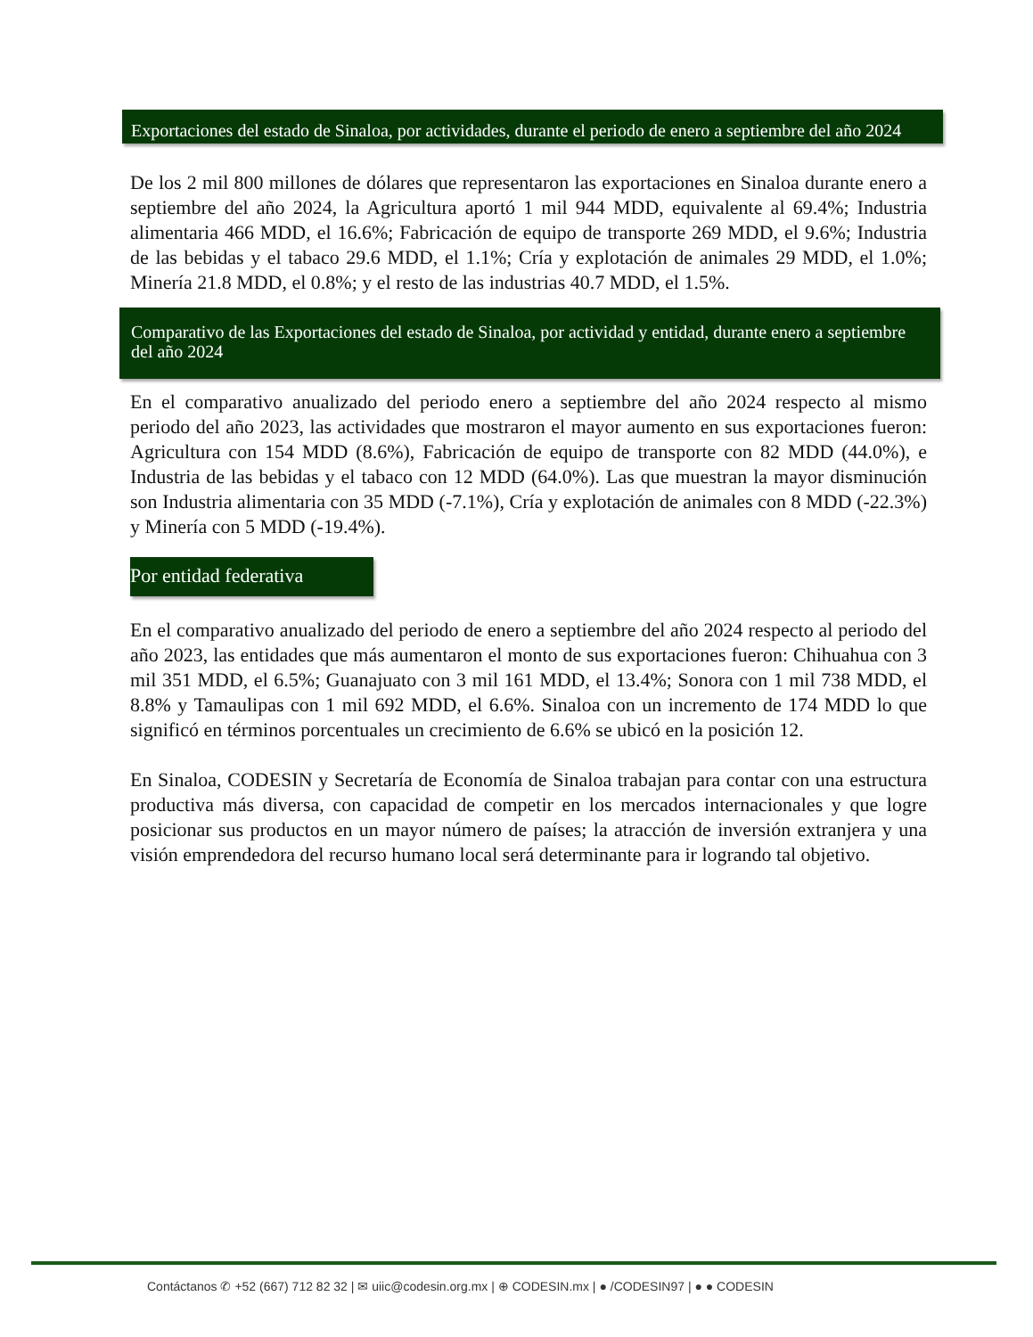Exportaciones del estado de Sinaloa, por actividades, durante el periodo de enero a septiembre del año 2024
De los 2 mil 800 millones de dólares que representaron las exportaciones en Sinaloa durante enero a septiembre del año 2024, la Agricultura aportó 1 mil 944 MDD, equivalente al 69.4%; Industria alimentaria 466 MDD, el 16.6%; Fabricación de equipo de transporte 269 MDD, el 9.6%; Industria de las bebidas y el tabaco 29.6 MDD, el 1.1%; Cría y explotación de animales 29 MDD, el 1.0%; Minería 21.8 MDD, el 0.8%; y el resto de las industrias 40.7 MDD, el 1.5%.
Comparativo de las Exportaciones del estado de Sinaloa, por actividad y entidad, durante enero a septiembre del año 2024
En el comparativo anualizado del periodo enero a septiembre del año 2024 respecto al mismo periodo del año 2023, las actividades que mostraron el mayor aumento en sus exportaciones fueron: Agricultura con 154 MDD (8.6%), Fabricación de equipo de transporte con 82 MDD (44.0%), e Industria de las bebidas y el tabaco con 12 MDD (64.0%). Las que muestran la mayor disminución son Industria alimentaria con 35 MDD (-7.1%), Cría y explotación de animales con 8 MDD (-22.3%) y Minería con 5 MDD (-19.4%).
Por entidad federativa
En el comparativo anualizado del periodo de enero a septiembre del año 2024 respecto al periodo del año 2023, las entidades que más aumentaron el monto de sus exportaciones fueron: Chihuahua con 3 mil 351 MDD, el 6.5%; Guanajuato con 3 mil 161 MDD, el 13.4%; Sonora con 1 mil 738 MDD, el 8.8% y Tamaulipas con 1 mil 692 MDD, el 6.6%. Sinaloa con un incremento de 174 MDD lo que significó en términos porcentuales un crecimiento de 6.6% se ubicó en la posición 12.
En Sinaloa, CODESIN y Secretaría de Economía de Sinaloa trabajan para contar con una estructura productiva más diversa, con capacidad de competir en los mercados internacionales y que logre posicionar sus productos en un mayor número de países; la atracción de inversión extranjera y una visión emprendedora del recurso humano local será determinante para ir logrando tal objetivo.
Contáctanos ✆ +52 (667) 712 82 32 | ✉ uiic@codesin.org.mx | ⊕ CODESIN.mx | ● /CODESIN97 | ● ● CODESIN